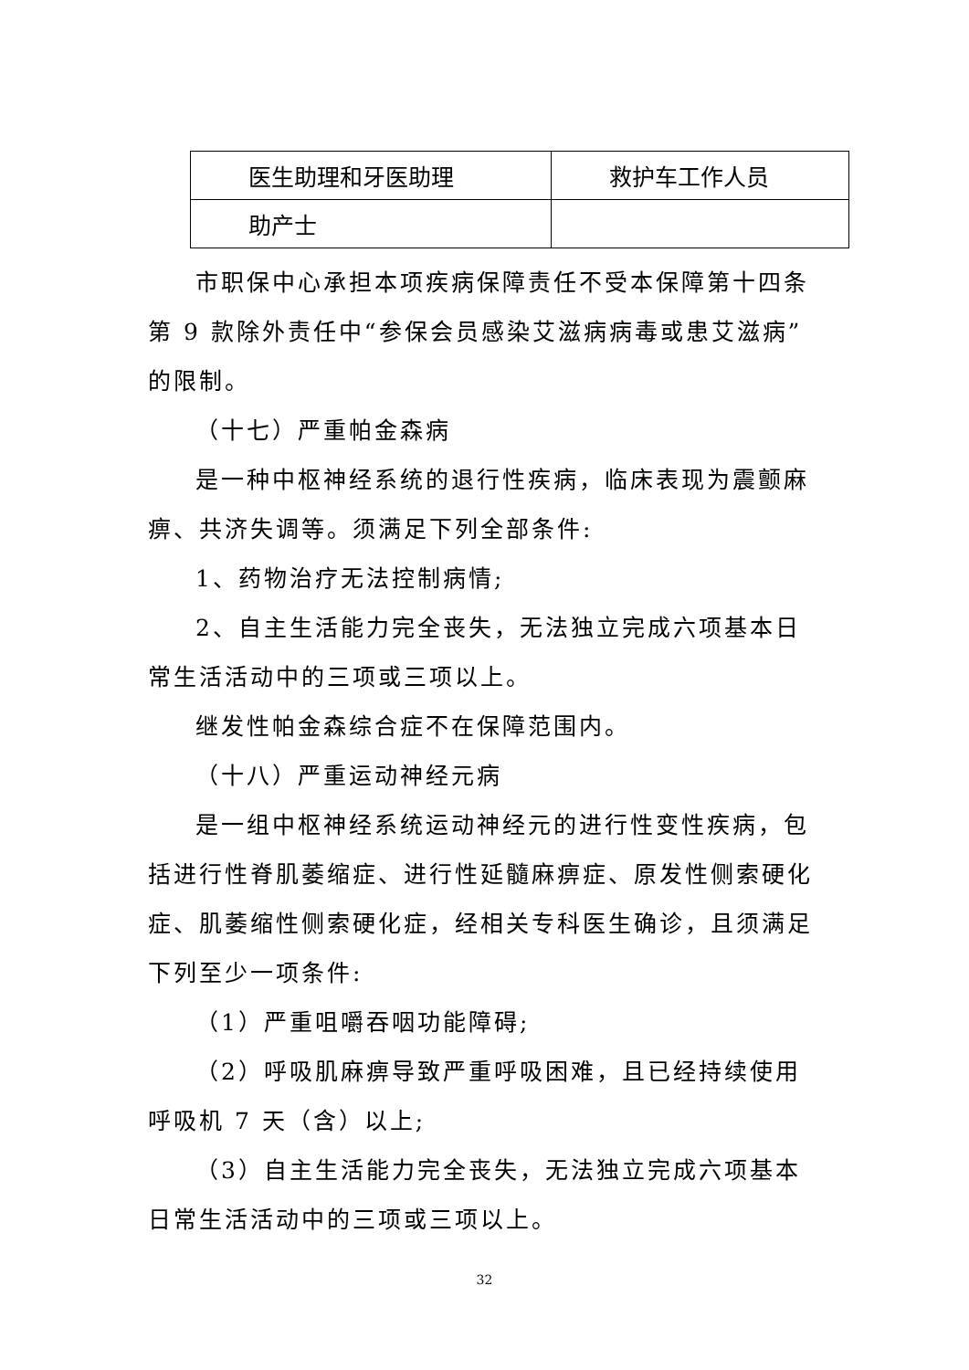| 医生助理和牙医助理 | 救护车工作人员 |
| 助产士 | |
市职保中心承担本项疾病保障责任不受本保障第十四条第 9 款除外责任中“参保会员感染艾滋病病毒或患艾滋病”的限制。
（十七）严重帕金森病
是一种中枢神经系统的退行性疾病，临床表现为震颤麻痹、共济失调等。须满足下列全部条件:
1、药物治疗无法控制病情;
2、自主生活能力完全丧失，无法独立完成六项基本日常生活活动中的三项或三项以上。
继发性帕金森综合症不在保障范围内。
（十八）严重运动神经元病
是一组中枢神经系统运动神经元的进行性变性疾病，包括进行性脊肌萎缩症、进行性延髓麻痹症、原发性侧索硬化症、肌萎缩性侧索硬化症，经相关专科医生确诊，且须满足下列至少一项条件:
（1）严重咀嚼吞咽功能障碍;
（2）呼吸肌麻痹导致严重呼吸困难，且已经持续使用呼吸机 7 天（含）以上;
（3）自主生活能力完全丧失，无法独立完成六项基本日常生活活动中的三项或三项以上。
32